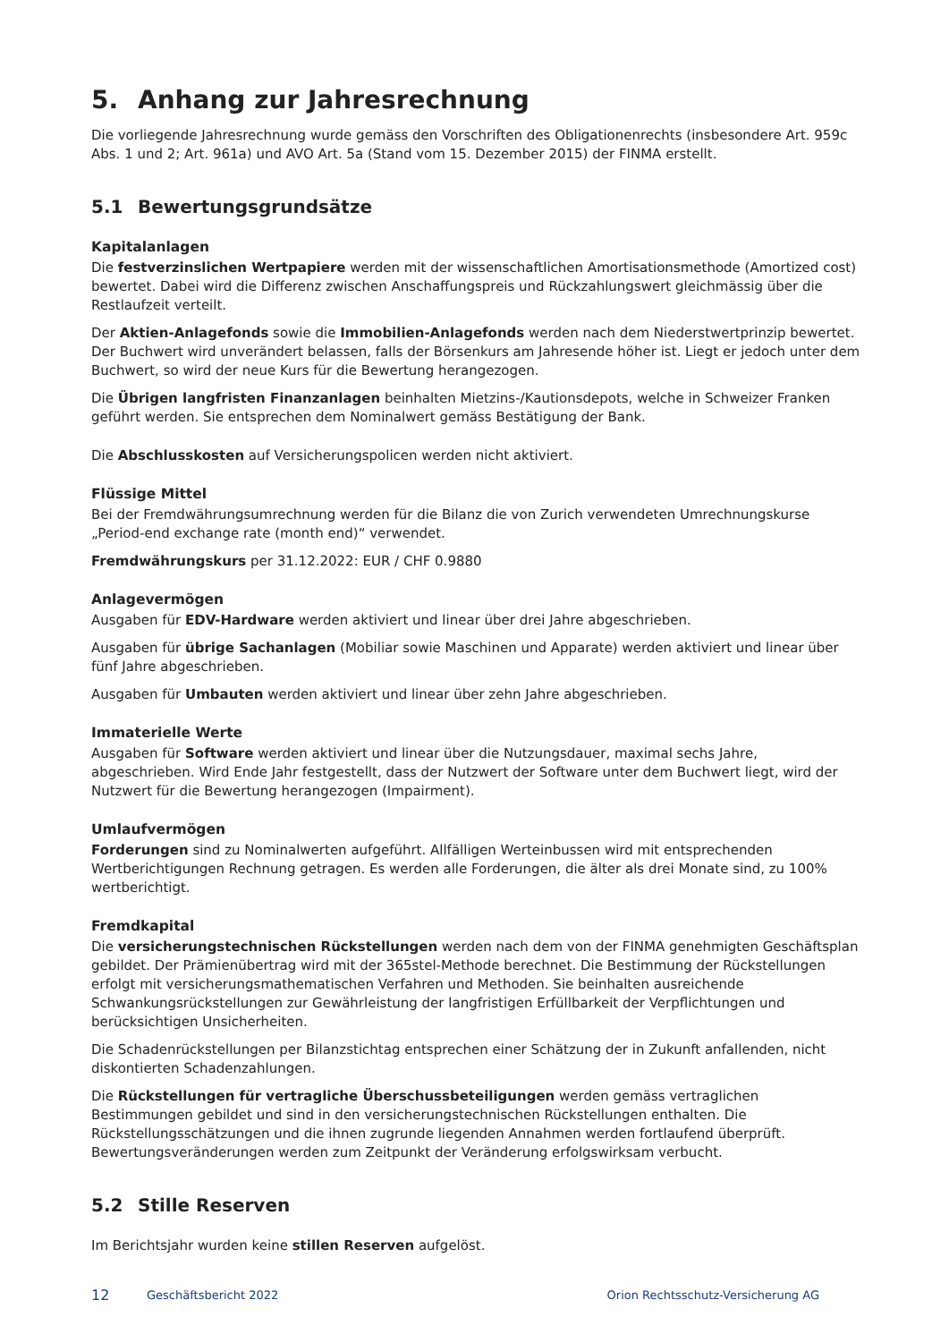5. Anhang zur Jahresrechnung
Die vorliegende Jahresrechnung wurde gemäss den Vorschriften des Obligationenrechts (insbesondere Art. 959c Abs. 1 und 2; Art. 961a) und AVO Art. 5a (Stand vom 15. Dezember 2015) der FINMA erstellt.
5.1 Bewertungsgrundsätze
Kapitalanlagen
Die festverzinslichen Wertpapiere werden mit der wissenschaftlichen Amortisationsmethode (Amortized cost) bewertet. Dabei wird die Differenz zwischen Anschaffungspreis und Rückzahlungswert gleichmässig über die Restlaufzeit verteilt.
Der Aktien-Anlagefonds sowie die Immobilien-Anlagefonds werden nach dem Niederstwertprinzip bewertet. Der Buchwert wird unverändert belassen, falls der Börsenkurs am Jahresende höher ist. Liegt er jedoch unter dem Buchwert, so wird der neue Kurs für die Bewertung herangezogen.
Die Übrigen langfristen Finanzanlagen beinhalten Mietzins-/Kautionsdepots, welche in Schweizer Franken geführt werden. Sie entsprechen dem Nominalwert gemäss Bestätigung der Bank.
Die Abschlusskosten auf Versicherungspolicen werden nicht aktiviert.
Flüssige Mittel
Bei der Fremdwährungsumrechnung werden für die Bilanz die von Zurich verwendeten Umrechnungskurse „Period-end exchange rate (month end)“ verwendet.
Fremdwährungskurs per 31.12.2022: EUR / CHF 0.9880
Anlagevermögen
Ausgaben für EDV-Hardware werden aktiviert und linear über drei Jahre abgeschrieben.
Ausgaben für übrige Sachanlagen (Mobiliar sowie Maschinen und Apparate) werden aktiviert und linear über fünf Jahre abgeschrieben.
Ausgaben für Umbauten werden aktiviert und linear über zehn Jahre abgeschrieben.
Immaterielle Werte
Ausgaben für Software werden aktiviert und linear über die Nutzungsdauer, maximal sechs Jahre, abgeschrieben. Wird Ende Jahr festgestellt, dass der Nutzwert der Software unter dem Buchwert liegt, wird der Nutzwert für die Bewertung herangezogen (Impairment).
Umlaufvermögen
Forderungen sind zu Nominalwerten aufgeführt. Allfälligen Werteinbussen wird mit entsprechenden Wertberichtigungen Rechnung getragen. Es werden alle Forderungen, die älter als drei Monate sind, zu 100% wertberichtigt.
Fremdkapital
Die versicherungstechnischen Rückstellungen werden nach dem von der FINMA genehmigten Geschäftsplan gebildet. Der Prämienübertrag wird mit der 365stel-Methode berechnet. Die Bestimmung der Rückstellungen erfolgt mit versicherungsmathematischen Verfahren und Methoden. Sie beinhalten ausreichende Schwankungsrückstellungen zur Gewährleistung der langfristigen Erfüllbarkeit der Verpflichtungen und berücksichtigen Unsicherheiten.
Die Schadenrückstellungen per Bilanzstichtag entsprechen einer Schätzung der in Zukunft anfallenden, nicht diskontierten Schadenzahlungen.
Die Rückstellungen für vertragliche Überschussbeteiligungen werden gemäss vertraglichen Bestimmungen gebildet und sind in den versicherungstechnischen Rückstellungen enthalten. Die Rückstellungsschätzungen und die ihnen zugrunde liegenden Annahmen werden fortlaufend überprüft. Bewertungsveränderungen werden zum Zeitpunkt der Veränderung erfolgswirksam verbucht.
5.2 Stille Reserven
Im Berichtsjahr wurden keine stillen Reserven aufgelöst.
12 Geschäftsbericht 2022 Orion Rechtsschutz-Versicherung AG